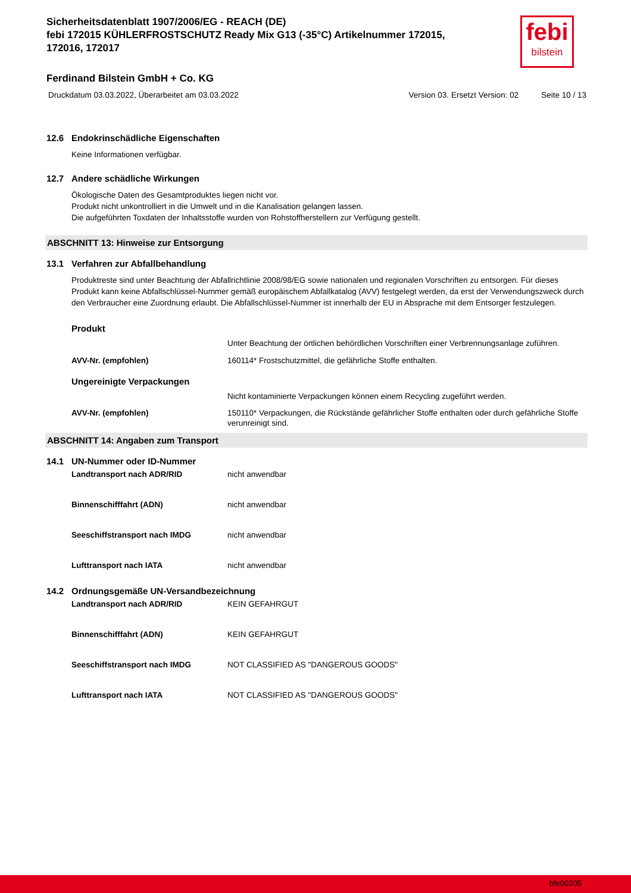febi
bilstein
Sicherheitsdatenblatt 1907/2006/EG - REACH (DE)
febi 172015 KÜHLERFROSTSCHUTZ Ready Mix G13 (-35°C) Artikelnummer 172015, 172016, 172017
Ferdinand Bilstein GmbH + Co. KG
Druckdatum 03.03.2022, Überarbeitet am 03.03.2022 Version 03. Ersetzt Version: 02 Seite 10 / 13
12.6 Endokrinschädliche Eigenschaften
Keine Informationen verfügbar.
12.7 Andere schädliche Wirkungen
Ökologische Daten des Gesamtproduktes liegen nicht vor.
Produkt nicht unkontrolliert in die Umwelt und in die Kanalisation gelangen lassen.
Die aufgeführten Toxdaten der Inhaltsstoffe wurden von Rohstoffherstellern zur Verfügung gestellt.
ABSCHNITT 13: Hinweise zur Entsorgung
13.1 Verfahren zur Abfallbehandlung
Produktreste sind unter Beachtung der Abfallrichtlinie 2008/98/EG sowie nationalen und regionalen Vorschriften zu entsorgen. Für dieses Produkt kann keine Abfallschlüssel-Nummer gemäß europäischem Abfallkatalog (AVV) festgelegt werden, da erst der Verwendungszweck durch den Verbraucher eine Zuordnung erlaubt. Die Abfallschlüssel-Nummer ist innerhalb der EU in Absprache mit dem Entsorger festzulegen.
Produkt
Unter Beachtung der örtlichen behördlichen Vorschriften einer Verbrennungsanlage zuführen.
AVV-Nr. (empfohlen) 160114* Frostschutzmittel, die gefährliche Stoffe enthalten.
Ungereinigte Verpackungen
Nicht kontaminierte Verpackungen können einem Recycling zugeführt werden.
AVV-Nr. (empfohlen) 150110* Verpackungen, die Rückstände gefährlicher Stoffe enthalten oder durch gefährliche Stoffe verunreinigt sind.
ABSCHNITT 14: Angaben zum Transport
14.1 UN-Nummer oder ID-Nummer
Landtransport nach ADR/RID nicht anwendbar
Binnenschifffahrt (ADN) nicht anwendbar
Seeschiffstransport nach IMDG nicht anwendbar
Lufttransport nach IATA nicht anwendbar
14.2 Ordnungsgemäße UN-Versandbezeichnung
Landtransport nach ADR/RID KEIN GEFAHRGUT
Binnenschifffahrt (ADN) KEIN GEFAHRGUT
Seeschiffstransport nach IMDG NOT CLASSIFIED AS "DANGEROUS GOODS"
Lufttransport nach IATA NOT CLASSIFIED AS "DANGEROUS GOODS"
bfe00205